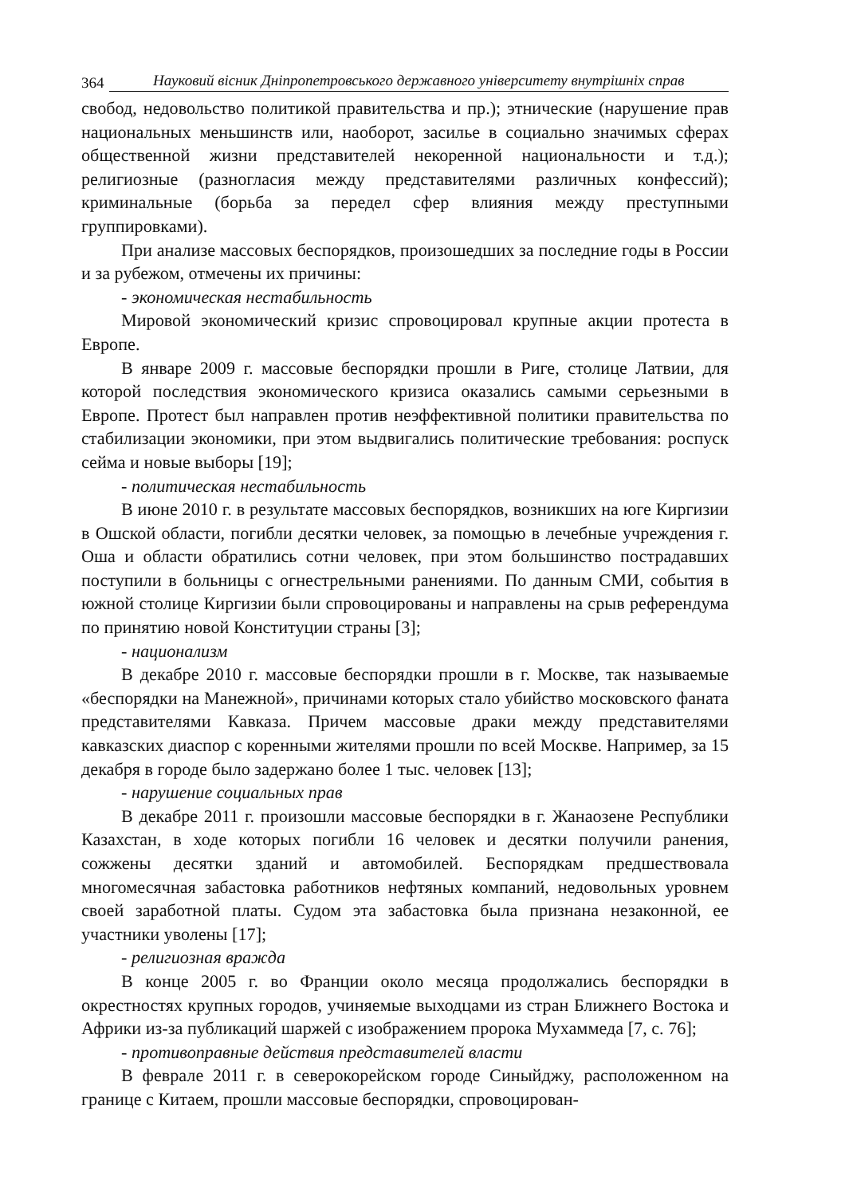364 Науковий вісник Дніпропетровського державного університету внутрішніх справ
свобод, недовольство политикой правительства и пр.); этнические (нарушение прав национальных меньшинств или, наоборот, засилье в социально значимых сферах общественной жизни представителей некоренной национальности и т.д.); религиозные (разногласия между представителями различных конфессий); криминальные (борьба за передел сфер влияния между преступными группировками).
При анализе массовых беспорядков, произошедших за последние годы в России и за рубежом, отмечены их причины:
- экономическая нестабильность
Мировой экономический кризис спровоцировал крупные акции протеста в Европе.
В январе 2009 г. массовые беспорядки прошли в Риге, столице Латвии, для которой последствия экономического кризиса оказались самыми серьезными в Европе. Протест был направлен против неэффективной политики правительства по стабилизации экономики, при этом выдвигались политические требования: роспуск сейма и новые выборы [19];
- политическая нестабильность
В июне 2010 г. в результате массовых беспорядков, возникших на юге Киргизии в Ошской области, погибли десятки человек, за помощью в лечебные учреждения г. Оша и области обратились сотни человек, при этом большинство пострадавших поступили в больницы с огнестрельными ранениями. По данным СМИ, события в южной столице Киргизии были спровоцированы и направлены на срыв референдума по принятию новой Конституции страны [3];
- национализм
В декабре 2010 г. массовые беспорядки прошли в г. Москве, так называемые «беспорядки на Манежной», причинами которых стало убийство московского фаната представителями Кавказа. Причем массовые драки между представителями кавказских диаспор с коренными жителями прошли по всей Москве. Например, за 15 декабря в городе было задержано более 1 тыс. человек [13];
- нарушение социальных прав
В декабре 2011 г. произошли массовые беспорядки в г. Жанаозене Республики Казахстан, в ходе которых погибли 16 человек и десятки получили ранения, сожжены десятки зданий и автомобилей. Беспорядкам предшествовала многомесячная забастовка работников нефтяных компаний, недовольных уровнем своей заработной платы. Судом эта забастовка была признана незаконной, ее участники уволены [17];
- религиозная вражда
В конце 2005 г. во Франции около месяца продолжались беспорядки в окрестностях крупных городов, учиняемые выходцами из стран Ближнего Востока и Африки из-за публикаций шаржей с изображением пророка Мухаммеда [7, с. 76];
- противоправные действия представителей власти
В феврале 2011 г. в северокорейском городе Синыйджу, расположенном на границе с Китаем, прошли массовые беспорядки, спровоцирован-